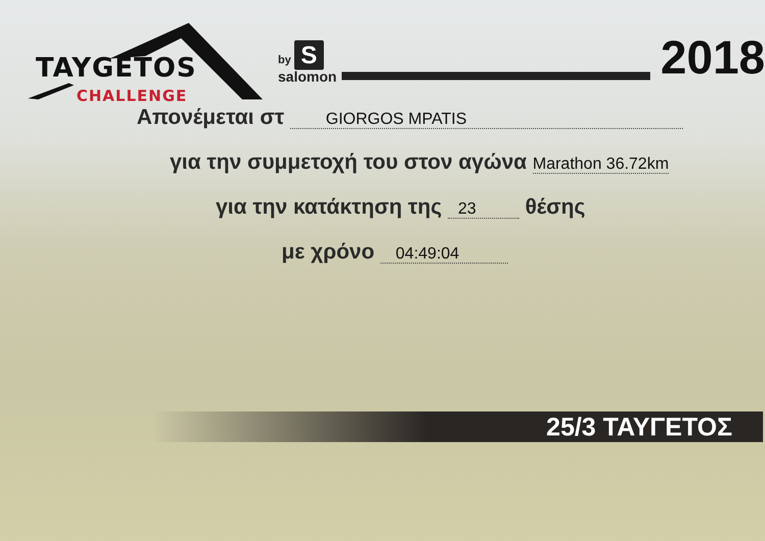TAYGETOS
CHALLENGE
by S
salomon
2018
Απονέμεται στ GIORGOS MPATIS
για την συμμετοχή του στον αγώνα Marathon 36.72km
για την κατάκτηση της 23 θέσης
με χρόνο 04:49:04
25/3 ΤΑΥΓΕΤΟΣ